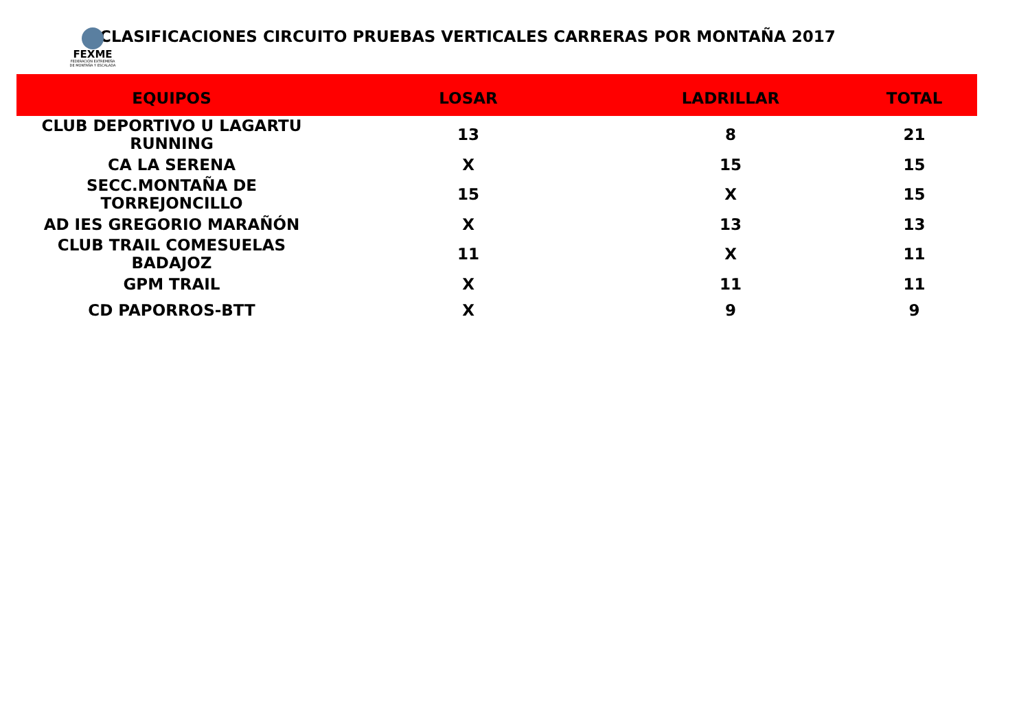FEXME
FEDERACIÓN EXTREMEÑA DE MONTAÑA Y ESCALADA
CLASIFICACIONES CIRCUITO PRUEBAS VERTICALES CARRERAS POR MONTAÑA 2017
| EQUIPOS | LOSAR | LADRILLAR | TOTAL |
| --- | --- | --- | --- |
| CLUB DEPORTIVO U LAGARTU RUNNING | 13 | 8 | 21 |
| CA LA SERENA | X | 15 | 15 |
| SECC.MONTAÑA DE TORREJONCILLO | 15 | X | 15 |
| AD IES GREGORIO MARAÑÓN | X | 13 | 13 |
| CLUB TRAIL COMESUELAS BADAJOZ | 11 | X | 11 |
| GPM TRAIL | X | 11 | 11 |
| CD PAPORROS-BTT | X | 9 | 9 |